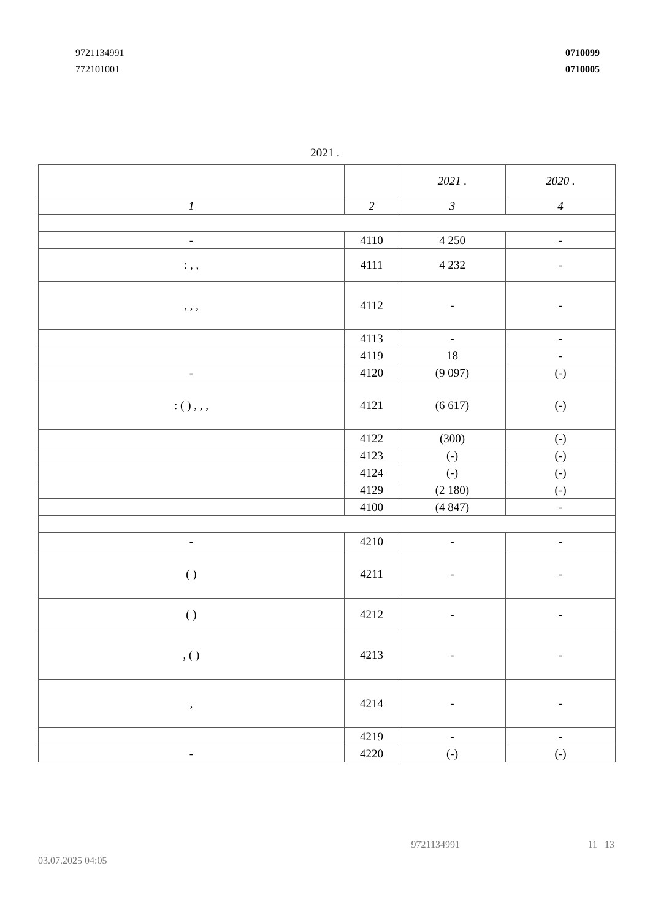0710099
0710005
9721134991
772101001
2021 .
| | | 2021 . | 2020 . |
| --- | --- | --- | --- |
| 1 | 2 | 3 | 4 |
| - | 4110 | 4 250 | - |
| : , , | 4111 | 4 232 | - |
| , , , | 4112 | - | - |
| | 4113 | - | - |
| | 4119 | 18 | - |
| - | 4120 | (9 097) | (-) |
| : ( ) , , , | 4121 | (6 617) | (-) |
| | 4122 | (300) | (-) |
| | 4123 | (-) | (-) |
| | 4124 | (-) | (-) |
| | 4129 | (2 180) | (-) |
| | 4100 | (4 847) | - |
| - | 4210 | - | - |
| ( ) | 4211 | - | - |
| ( ) | 4212 | - | - |
| , ( ) | 4213 | - | - |
| , | 4214 | - | - |
| | 4219 | - | - |
| - | 4220 | (-) | (-) |
9721134991 11 13
03.07.2025 04:05